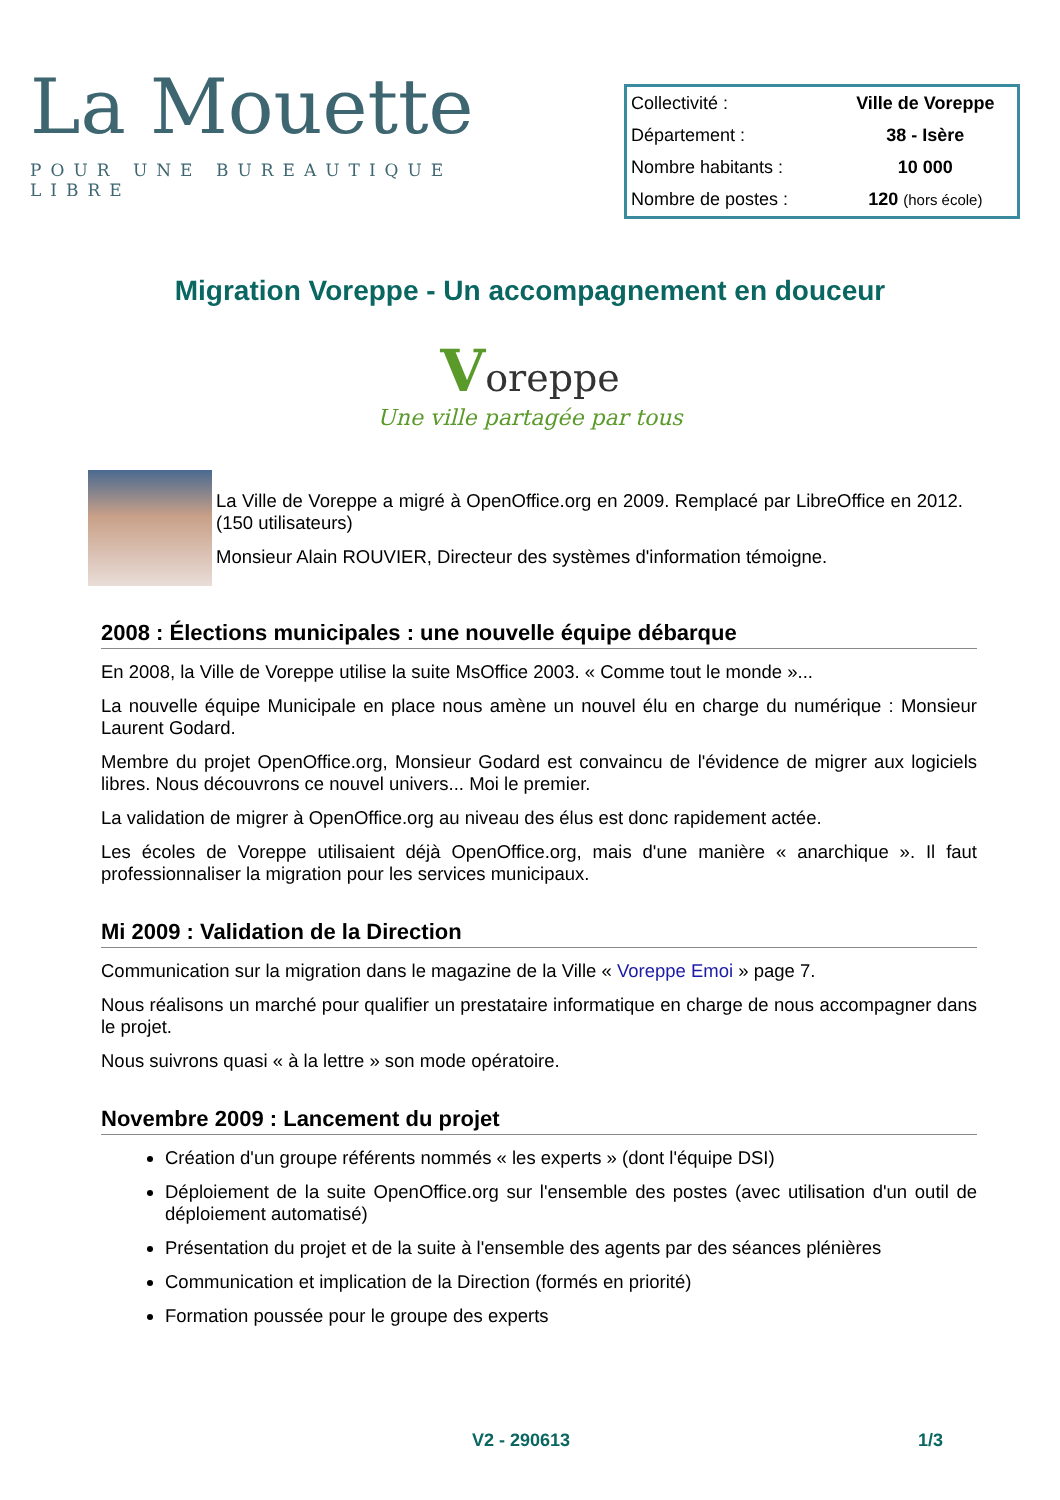La Mouette
POUR UNE BUREAUTIQUE LIBRE
| Collectivité : | Ville de Voreppe |
| Département : | 38 - Isère |
| Nombre habitants : | 10 000 |
| Nombre de postes : | 120 (hors école) |
Migration Voreppe - Un accompagnement en douceur
Voreppe
Une ville partagée par tous
La Ville de Voreppe a migré à OpenOffice.org en 2009. Remplacé par LibreOffice en 2012. (150 utilisateurs)
Monsieur Alain ROUVIER, Directeur des systèmes d'information témoigne.
2008 : Élections municipales : une nouvelle équipe débarque
En 2008, la Ville de Voreppe utilise la suite MsOffice 2003. « Comme tout le monde »...
La nouvelle équipe Municipale en place nous amène un nouvel élu en charge du numérique : Monsieur Laurent Godard.
Membre du projet OpenOffice.org, Monsieur Godard est convaincu de l'évidence de migrer aux logiciels libres. Nous découvrons ce nouvel univers... Moi le premier.
La validation de migrer à OpenOffice.org au niveau des élus est donc rapidement actée.
Les écoles de Voreppe utilisaient déjà OpenOffice.org, mais d'une manière « anarchique ». Il faut professionnaliser la migration pour les services municipaux.
Mi 2009 : Validation de la Direction
Communication sur la migration dans le magazine de la Ville « Voreppe Emoi » page 7.
Nous réalisons un marché pour qualifier un prestataire informatique en charge de nous accompagner dans le projet.
Nous suivrons quasi « à la lettre » son mode opératoire.
Novembre 2009 : Lancement du projet
Création d'un groupe référents nommés « les experts » (dont l'équipe DSI)
Déploiement de la suite OpenOffice.org sur l'ensemble des postes (avec utilisation d'un outil de déploiement automatisé)
Présentation du projet et de la suite à l'ensemble des agents par des séances plénières
Communication et implication de la Direction (formés en priorité)
Formation poussée pour le groupe des experts
V2 - 290613 1/3